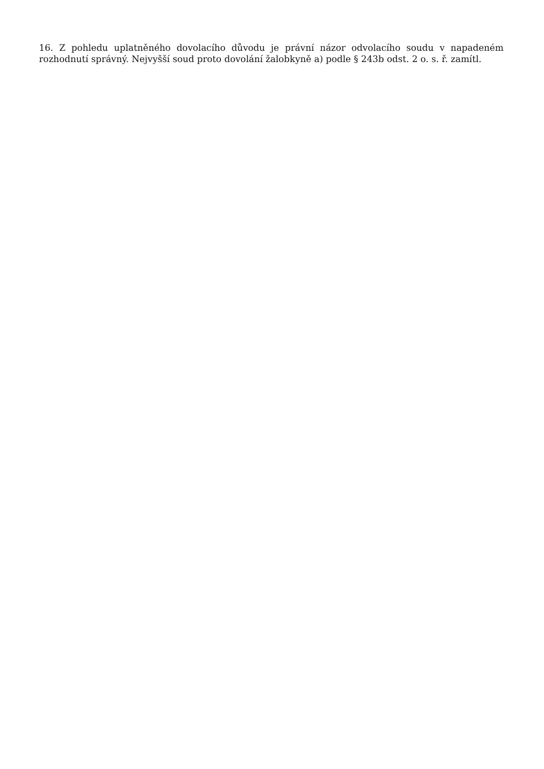16. Z pohledu uplatněného dovolacího důvodu je právní názor odvolacího soudu v napadeném rozhodnutí správný. Nejvyšší soud proto dovolání žalobkyně a) podle § 243b odst. 2 o. s. ř. zamítl.